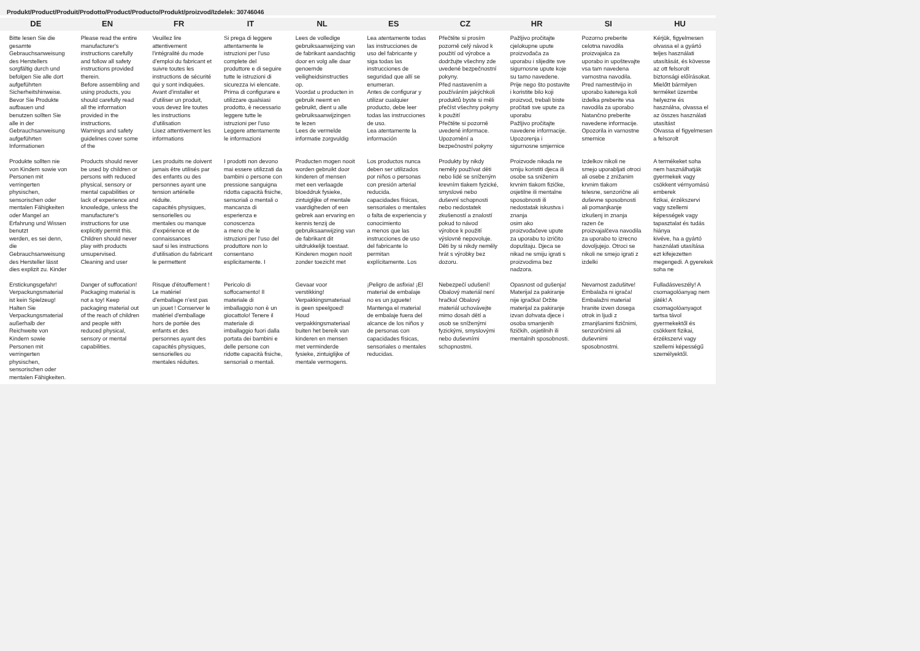Produkt/Product/Produit/Prodotto/Product/Producto/Produkt/proizvod/Izdelek: 30746046
| DE | EN | FR | IT | NL | ES | CZ | HR | SI | HU |
| --- | --- | --- | --- | --- | --- | --- | --- | --- | --- |
| Bitte lesen Sie die gesamte Gebrauchsanweisung des Herstellers sorgfältig durch und befolgen Sie alle dort aufgeführten Sicherheitshinweise. Bevor Sie Produkte aufbauen und benutzen sollten Sie alle in der Gebrauchsanweisung aufgeführten Informationen | Please read the entire manufacturer's instructions carefully and follow all safety instructions provided therein. Before assembling and using products, you should carefully read all the information provided in the instructions. Warnings and safety guidelines cover some of the | Veuillez lire attentivement l'intégralité du mode d'emploi du fabricant et suivre toutes les instructions de sécurité qui y sont indiquées. Avant d'installer et d'utiliser un produit, vous devez lire toutes les instructions d'utilisation Lisez attentivement les informations | Si prega di leggere attentamente le istruzioni per l'uso complete del produttore e di seguire tutte le istruzioni di sicurezza ivi elencate. Prima di configurare e utilizzare qualsiasi prodotto, è necessario leggere tutte le istruzioni per l'uso Leggere attentamente le informazioni | Lees de volledige gebruiksaanwijzing van de fabrikant aandachtig door en volg alle daar genoemde veiligheidsinstructies op. Voordat u producten in gebruik neemt en gebruikt, dient u alle gebruiksaanwijzingen te lezen Lees de vermelde informatie zorgvuldig | Lea atentamente todas las instrucciones de uso del fabricante y siga todas las instrucciones de seguridad que allí se enumeran. Antes de configurar y utilizar cualquier producto, debe leer todas las instrucciones de uso. Lea atentamente la información | Přečtěte si prosím pozorně celý návod k použití od výrobce a dodržujte všechny zde uvedené bezpečnostní pokyny. Před nastavením a používáním jakýchkoli produktů byste si měli přečíst všechny pokyny k použití Přečtěte si pozorně uvedené informace. Upozornění a bezpečnostní pokyny | Pažljivo pročitajte cjelokupne upute proizvođača za uporabu i slijedite sve sigurnosne upute koje su tamo navedene. Prije nego što postavite i koristite bilo koji proizvod, trebali biste pročitati sve upute za uporabu Pažljivo pročitajte navedene informacije. Upozorenja i sigurnosne smjernice | Pozorno preberite celotna navodila proizvajalca za uporabo in upoštevajte vsa tam navedena varnostna navodila. Pred namestitvijo in uporabo katerega koli izdelka preberite vsa navodila za uporabo Natančno preberite navedene informacije. Opozorila in varnostne smernice | Kérjük, figyelmesen olvassa el a gyártó teljes használati utasítását, és kövesse az ott felsorolt biztonsági előírásokat. Mielőtt bármilyen terméket üzembe helyezne és használna, olvassa el az összes használati utasítást Olvassa el figyelmesen a felsorolt |
| Produkte sollten nie von Kindern sowie von Personen mit verringerten physischen, sensorischen oder mentalen Fähigkeiten oder Mangel an Erfahrung und Wissen benutzt werden, es sei denn, die Gebrauchsanweisung des Hersteller lässt dies explizit zu. Kinder | Products should never be used by children or persons with reduced physical, sensory or mental capabilities or lack of experience and knowledge, unless the manufacturer's instructions for use explicitly permit this. Children should never play with products unsupervised. Cleaning and user | Les produits ne doivent jamais être utilisés par des enfants ou des personnes ayant une tension artérielle réduite. capacités physiques, sensorielles ou mentales ou manque d’expérience et de connaissances sauf si les instructions d'utilisation du fabricant le permettent | I prodotti non devono mai essere utilizzati da bambini o persone con pressione sanguigna ridotta capacità fisiche, sensoriali o mentali o mancanza di esperienza e conoscenza a meno che le istruzioni per l'uso del produttore non lo consentano esplicitamente. I | Producten mogen nooit worden gebruikt door kinderen of mensen met een verlaagde bloeddruk fysieke, zintuiglijke of mentale vaardigheden of een gebrek aan ervaring en kennis tenzij de gebruiksaanwijzing van de fabrikant dit uitdrukkelijk toestaat. Kinderen mogen nooit zonder toezicht met | Los productos nunca deben ser utilizados por niños o personas con presión arterial reducida. capacidades físicas, sensoriales o mentales o falta de experiencia y conocimiento a menos que las instrucciones de uso del fabricante lo permitan explícitamente. Los | Produkty by nikdy neměly používat děti nebo lidé se sníženým krevním tlakem fyzické, smyslové nebo duševní schopnosti nebo nedostatek zkušeností a znalostí pokud to návod výrobce k použití výslovně nepovoluje. Děti by si nikdy neměly hrát s výrobky bez dozoru. | Proizvode nikada ne smiju koristiti djeca ili osobe sa sniženim krvnim tlakom fizičke, osjetilne ili mentalne sposobnosti ili nedostatak iskustva i znanja osim ako proizvođačeve upute za uporabu to izričito dopuštaju. Djeca se nikad ne smiju igrati s proizvodima bez nadzora. | Izdelkov nikoli ne smejo uporabljati otroci ali osebe z znižanim krvnim tlakom telesne, senzorične ali duševne sposobnosti ali pomanjkanje izkušenj in znanja razen če proizvajalčeva navodila za uporabo to izrecno dovoljujejo. Otroci se nikoli ne smejo igrati z izdelki | A termékeket soha nem használhatják gyermekek vagy csökkent vérnyomású emberek fizikai, érzékszervi vagy szellemi képességek vagy tapasztalat és tudás hiánya kivéve, ha a gyártó használati utasítása ezt kifejezetten megengedi. A gyerekek soha ne |
| Erstickungsgefahr! Verpackungsmaterial ist kein Spielzeug! Halten Sie Verpackungsmaterial außerhalb der Reichweite von Kindern sowie Personen mit verringerten physischen, sensorischen oder mentalen Fähigkeiten. | Danger of suffocation! Packaging material is not a toy! Keep packaging material out of the reach of children and people with reduced physical, sensory or mental capabilities. | Risque d'étouffement ! Le matériel d’emballage n’est pas un jouet ! Conserver le matériel d'emballage hors de portée des enfants et des personnes ayant des capacités physiques, sensorielles ou mentales réduites. | Pericolo di soffocamento! Il materiale di imballaggio non è un giocattolo! Tenere il materiale di imballaggio fuori dalla portata dei bambini e delle persone con ridotte capacità fisiche, sensoriali o mentali. | Gevaar voor verstikking! Verpakkingsmateriaal is geen speelgoed! Houd verpakkingsmateriaal buiten het bereik van kinderen en mensen met verminderde fysieke, zintuiglijke of mentale vermogens. | ¡Peligro de asfixia! ¡El material de embalaje no es un juguete! Mantenga el material de embalaje fuera del alcance de los niños y de personas con capacidades físicas, sensoriales o mentales reducidas. | Nebezpečí udušení! Obalový materiál není hračka! Obalový materiál uchovávejte mimo dosah dětí a osob se sníženými fyzickými, smyslovými nebo duševními schopnostmi. | Opasnost od gušenja! Materijal za pakiranje nije igračka! Držite materijal za pakiranje izvan dohvata djece i osoba smanjenih fizičkih, osjetilnih ili mentalnih sposobnosti. | Nevarnost zadušitve! Embalaža ni igrača! Embalažni material hranite izven dosega otrok in ljudi z zmanjšanimi fizičnimi, senzoričnimi ali duševnimi sposobnostmi. | Fulladásveszély! A csomagolóanyag nem játék! A csomagolóanyagot tartsa távol gyermekektől és csökkent fizikai, érzékszervi vagy szellemi képességű személyektől. |